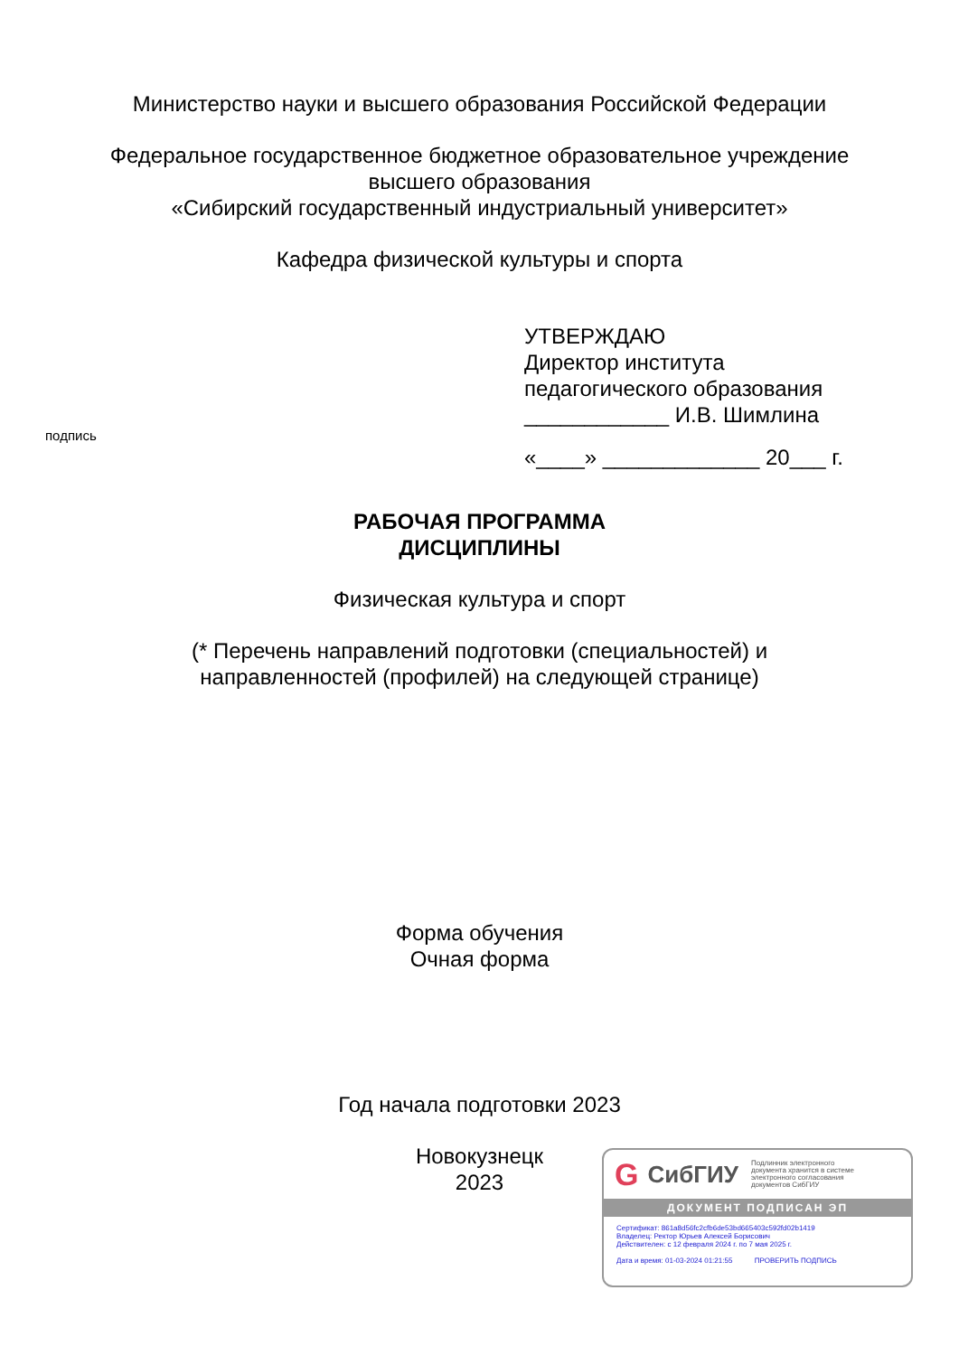Министерство науки и высшего образования Российской Федерации
Федеральное государственное бюджетное образовательное учреждение
высшего образования
«Сибирский государственный индустриальный университет»
Кафедра физической культуры и спорта
УТВЕРЖДАЮ
Директор института
педагогического образования
____________ И.В. Шимлина
подпись
«____» _____________ 20___ г.
РАБОЧАЯ ПРОГРАММА
ДИСЦИПЛИНЫ
Физическая культура и спорт
(* Перечень направлений подготовки (специальностей) и
направленностей (профилей) на следующей странице)
Форма обучения
Очная форма
Год начала подготовки 2023
Новокузнецк
2023
G СибГИУ Подлинник электронного
документа хранится в системе
электронного согласования
документов СибГИУ
ДОКУМЕНТ ПОДПИСАН ЭП
Сертификат: 861a8d56fc2cfb6de53bd665403c592fd02b1419
Владелец: Ректор Юрьев Алексей Борисович
Действителен: с 12 февраля 2024 г. по 7 мая 2025 г.
Дата и время: 01-03-2024 01:21:55 ПРОВЕРИТЬ ПОДПИСЬ